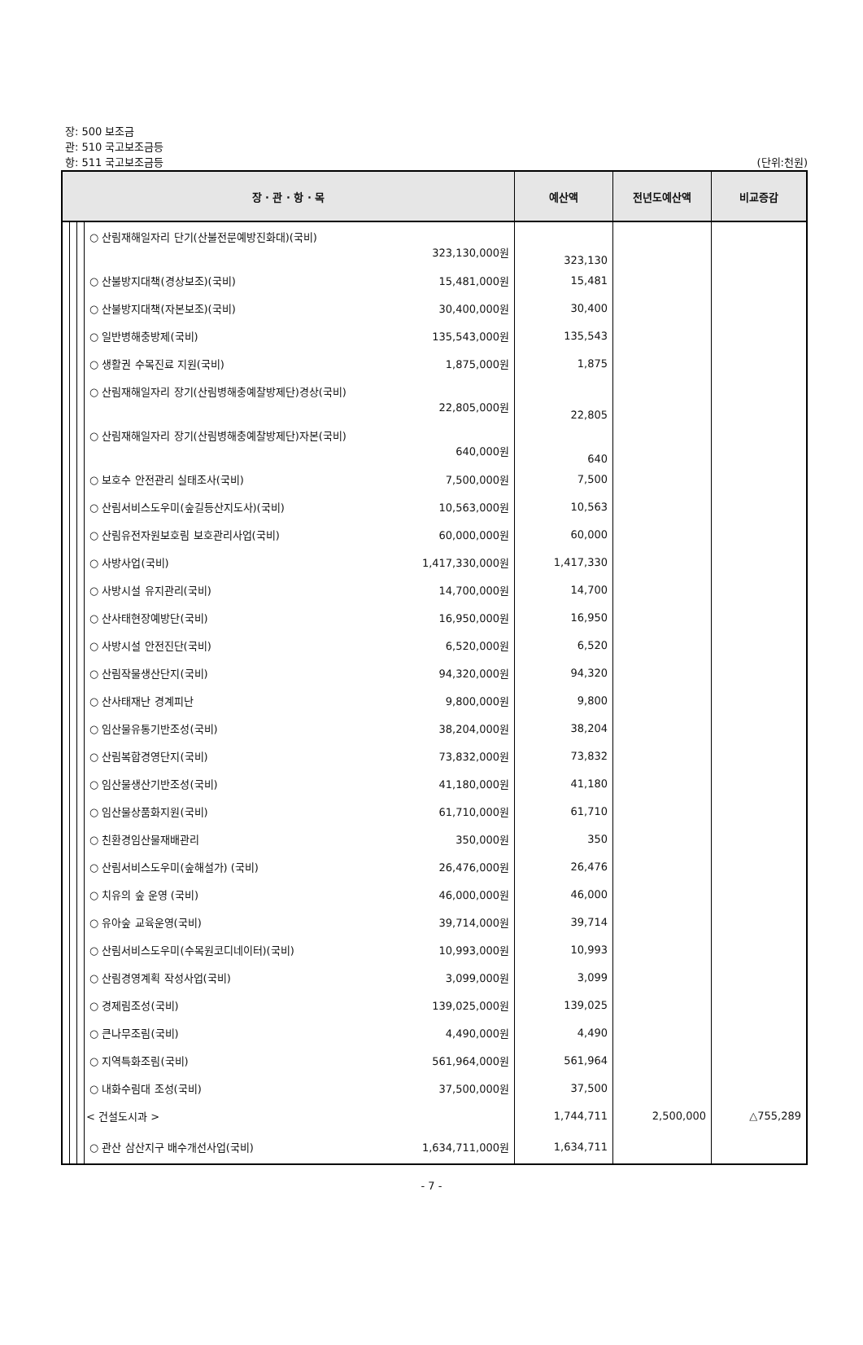장: 500 보조금
관: 510 국고보조금등
항: 511 국고보조금등
(단위:천원)
| 장 · 관 · 항 · 목 | | | | 예산액 | 전년도예산액 | 비교증감 |
| --- | --- | --- | --- | --- | --- | --- |
| | | | ○ 산림재해일자리 단기(산불전문예방진화대)(국비) 323,130,000원 | 323,130 | | |
| | | | ○ 산불방지대책(경상보조)(국비) 15,481,000원 | 15,481 | | |
| | | | ○ 산불방지대책(자본보조)(국비) 30,400,000원 | 30,400 | | |
| | | | ○ 일반병해충방제(국비) 135,543,000원 | 135,543 | | |
| | | | ○ 생활권 수목진료 지원(국비) 1,875,000원 | 1,875 | | |
| | | | ○ 산림재해일자리 장기(산림병해충예찰방제단)경상(국비) 22,805,000원 | 22,805 | | |
| | | | ○ 산림재해일자리 장기(산림병해충예찰방제단)자본(국비) 640,000원 | 640 | | |
| | | | ○ 보호수 안전관리 실태조사(국비) 7,500,000원 | 7,500 | | |
| | | | ○ 산림서비스도우미(숲길등산지도사)(국비) 10,563,000원 | 10,563 | | |
| | | | ○ 산림유전자원보호림 보호관리사업(국비) 60,000,000원 | 60,000 | | |
| | | | ○ 사방사업(국비) 1,417,330,000원 | 1,417,330 | | |
| | | | ○ 사방시설 유지관리(국비) 14,700,000원 | 14,700 | | |
| | | | ○ 산사태현장예방단(국비) 16,950,000원 | 16,950 | | |
| | | | ○ 사방시설 안전진단(국비) 6,520,000원 | 6,520 | | |
| | | | ○ 산림작물생산단지(국비) 94,320,000원 | 94,320 | | |
| | | | ○ 산사태재난 경계피난 9,800,000원 | 9,800 | | |
| | | | ○ 임산물유통기반조성(국비) 38,204,000원 | 38,204 | | |
| | | | ○ 산림복합경영단지(국비) 73,832,000원 | 73,832 | | |
| | | | ○ 임산물생산기반조성(국비) 41,180,000원 | 41,180 | | |
| | | | ○ 임산물상품화지원(국비) 61,710,000원 | 61,710 | | |
| | | | ○ 친환경임산물재배관리 350,000원 | 350 | | |
| | | | ○ 산림서비스도우미(숲해설가) (국비) 26,476,000원 | 26,476 | | |
| | | | ○ 치유의 숲 운영 (국비) 46,000,000원 | 46,000 | | |
| | | | ○ 유아숲 교육운영(국비) 39,714,000원 | 39,714 | | |
| | | | ○ 산림서비스도우미(수목원코디네이터)(국비) 10,993,000원 | 10,993 | | |
| | | | ○ 산림경영계획 작성사업(국비) 3,099,000원 | 3,099 | | |
| | | | ○ 경제림조성(국비) 139,025,000원 | 139,025 | | |
| | | | ○ 큰나무조림(국비) 4,490,000원 | 4,490 | | |
| | | | ○ 지역특화조림(국비) 561,964,000원 | 561,964 | | |
| | | | ○ 내화수림대 조성(국비) 37,500,000원 | 37,500 | | |
| | | | < 건설도시과 > | 1,744,711 | 2,500,000 | △755,289 |
| | | | ○ 관산 삼산지구 배수개선사업(국비) 1,634,711,000원 | 1,634,711 | | |
- 7 -